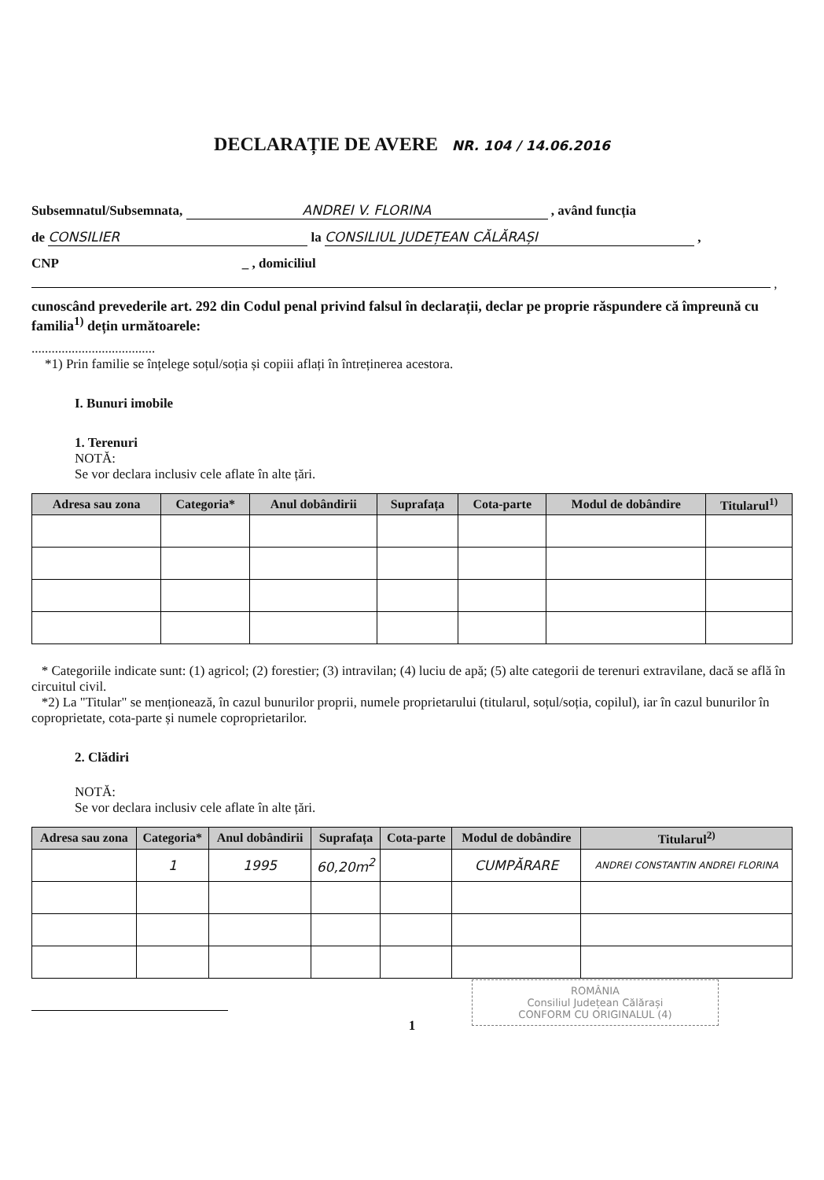DECLARAȚIE DE AVERE NR. 104 / 14.06.2016
Subsemnatul/Subsemnata, ANDREI V. FLORINA , având funcția
de CONSILIER la CONSILIUL JUDEȚEAN CĂLĂRAȘI ,
CNP _ , domiciliul
,
cunoscând prevederile art. 292 din Codul penal privind falsul în declarații, declar pe proprie răspundere că împreună cu familia<sup>1)</sup> dețin următoarele:
.....................................
*1) Prin familie se înțelege soțul/soția și copiii aflați în întreținerea acestora.
I. Bunuri imobile
1. Terenuri
NOTĂ:
Se vor declara inclusiv cele aflate în alte țări.
| Adresa sau zona | Categoria* | Anul dobândirii | Suprafața | Cota-parte | Modul de dobândire | Titularul<sup>1)</sup> |
| --- | --- | --- | --- | --- | --- | --- |
* Categoriile indicate sunt: (1) agricol; (2) forestier; (3) intravilan; (4) luciu de apă; (5) alte categorii de terenuri extravilane, dacă se află în circuitul civil.
*2) La "Titular" se menționează, în cazul bunurilor proprii, numele proprietarului (titularul, soțul/soția, copilul), iar în cazul bunurilor în coproprietate, cota-parte și numele coproprietarilor.
2. Clădiri
NOTĂ:
Se vor declara inclusiv cele aflate în alte țări.
| Adresa sau zona | Categoria* | Anul dobândirii | Suprafața | Cota-parte | Modul de dobândire | Titularul<sup>2)</sup> |
| --- | --- | --- | --- | --- | --- | --- |
| | 1 | 1995 | 60,20m<sup>2</sup> | | CUMPĂRARE | ANDREI CONSTANTIN ANDREI FLORINA |
ROMÂNIA
Consiliul Județean Călărași
CONFORM CU ORIGINALUL (4)
1